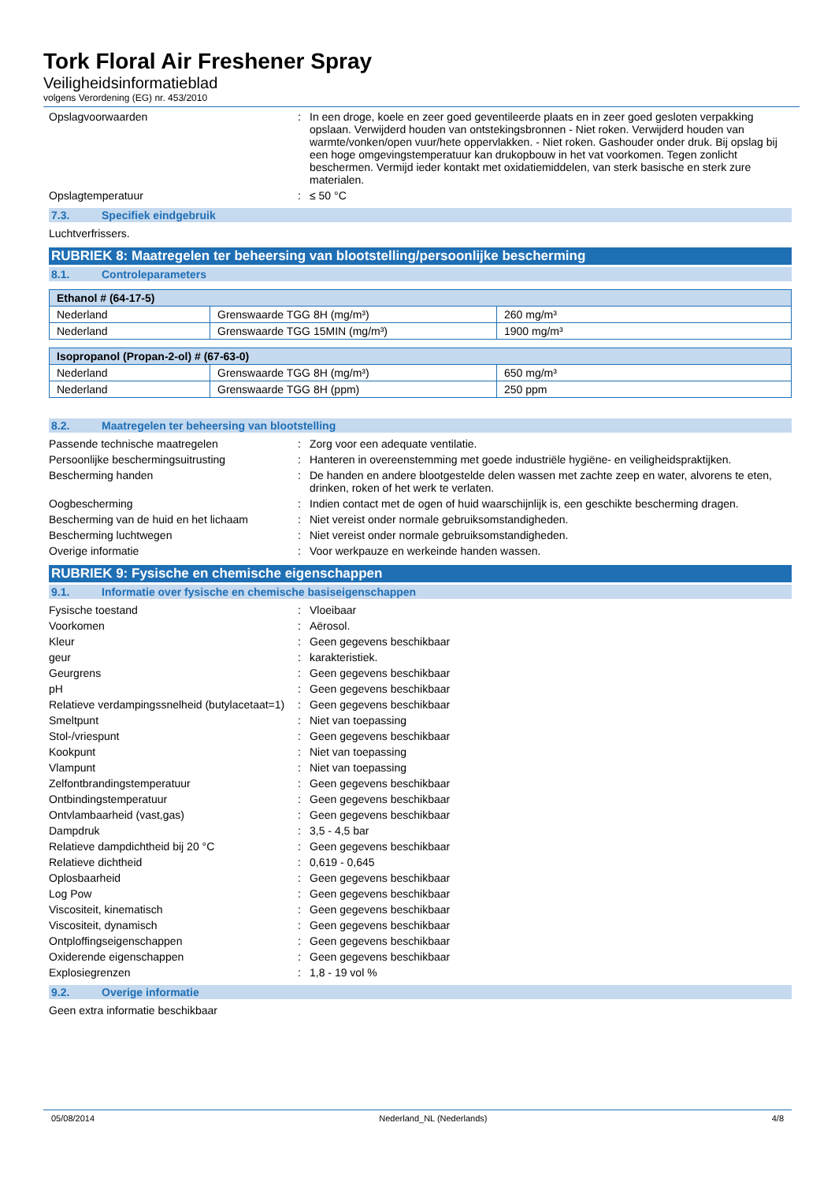Tork Floral Air Freshener Spray
Veiligheidsinformatieblad
volgens Verordening (EG) nr. 453/2010
Opslagvoorwaarden : In een droge, koele en zeer goed geventileerde plaats en in zeer goed gesloten verpakking opslaan. Verwijderd houden van ontstekingsbronnen - Niet roken. Verwijderd houden van warmte/vonken/open vuur/hete oppervlakken. - Niet roken. Gashouder onder druk. Bij opslag bij een hoge omgevingstemperatuur kan drukopbouw in het vat voorkomen. Tegen zonlicht beschermen. Vermijd ieder kontakt met oxidatiemiddelen, van sterk basische en sterk zure materialen.
Opslagtemperatuur : ≤ 50 °C
7.3. Specifiek eindgebruik
Luchtverfrissers.
RUBRIEK 8: Maatregelen ter beheersing van blootstelling/persoonlijke bescherming
8.1. Controleparameters
| Ethanol # (64-17-5) | | |
| --- | --- | --- |
| Nederland | Grenswaarde TGG 8H (mg/m³) | 260 mg/m³ |
| Nederland | Grenswaarde TGG 15MIN (mg/m³) | 1900 mg/m³ |
| Isopropanol (Propan-2-ol) # (67-63-0) | | |
| --- | --- | --- |
| Nederland | Grenswaarde TGG 8H (mg/m³) | 650 mg/m³ |
| Nederland | Grenswaarde TGG 8H (ppm) | 250 ppm |
8.2. Maatregelen ter beheersing van blootstelling
Passende technische maatregelen : Zorg voor een adequate ventilatie.
Persoonlijke beschermingsuitrusting : Hanteren in overeenstemming met goede industriële hygiëne- en veiligheidspraktijken.
Bescherming handen : De handen en andere blootgestelde delen wassen met zachte zeep en water, alvorens te eten, drinken, roken of het werk te verlaten.
Oogbescherming : Indien contact met de ogen of huid waarschijnlijk is, een geschikte bescherming dragen.
Bescherming van de huid en het lichaam
: Niet vereist onder normale gebruiksomstandigheden.
Bescherming luchtwegen : Niet vereist onder normale gebruiksomstandigheden.
Overige informatie : Voor werkpauze en werkeinde handen wassen.
RUBRIEK 9: Fysische en chemische eigenschappen
9.1. Informatie over fysische en chemische basiseigenschappen
Fysische toestand : Vloeibaar
Voorkomen : Aërosol.
Kleur : Geen gegevens beschikbaar
geur : karakteristiek.
Geurgrens : Geen gegevens beschikbaar
pH : Geen gegevens beschikbaar
Relatieve verdampingssnelheid (butylacetaat=1)
: Geen gegevens beschikbaar
Smeltpunt : Niet van toepassing
Stol-/vriespunt : Geen gegevens beschikbaar
Kookpunt : Niet van toepassing
Vlampunt : Niet van toepassing
Zelfontbrandingstemperatuur : Geen gegevens beschikbaar
Ontbindingstemperatuur : Geen gegevens beschikbaar
Ontvlambaarheid (vast,gas) : Geen gegevens beschikbaar
Dampdruk : 3,5 - 4,5 bar
Relatieve dampdichtheid bij 20 °C : Geen gegevens beschikbaar
Relatieve dichtheid : 0,619 - 0,645
Oplosbaarheid : Geen gegevens beschikbaar
Log Pow : Geen gegevens beschikbaar
Viscositeit, kinematisch : Geen gegevens beschikbaar
Viscositeit, dynamisch : Geen gegevens beschikbaar
Ontploffingseigenschappen : Geen gegevens beschikbaar
Oxiderende eigenschappen : Geen gegevens beschikbaar
Explosiegrenzen : 1,8 - 19 vol %
9.2. Overige informatie
Geen extra informatie beschikbaar
05/08/2014 Nederland_NL (Nederlands) 4/8